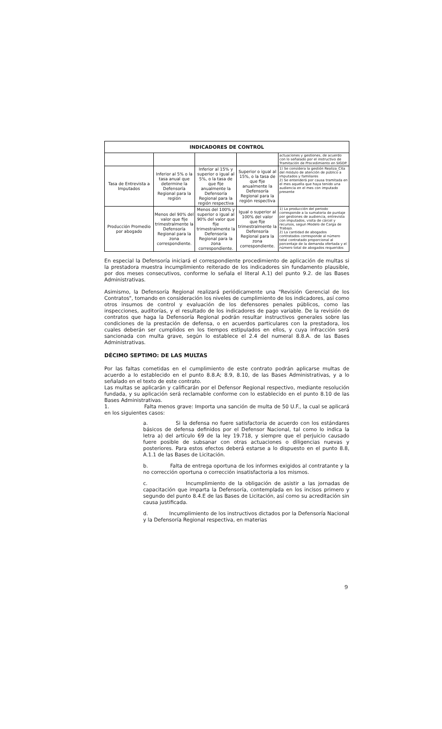| INDICADORES DE CONTROL | | | | |
| --- | --- | --- | --- | --- |
| | | | | actuaciones y gestiones, de acuerdo con lo señalado por el instructivo de Tramitación de Procedimiento en SIGDP. |
| Tasa de Entrevista a Imputados | Inferior al 5% o la tasa anual que determine la Defensoría Regional para la región | Inferior al 15% y superior o igual al 5%, o la tasa de que fije anualmente la Defensoría Regional para la región respectiva | Superior o igual al 15%, o la tasa de que fije anualmente la Defensoría Regional para la región respectiva | 1) Se considera la gestión Realiza_Cita del módulo de atención de público a imputados y familiares 2) Se entenderá por causa tramitada en el mes aquella que haya tenido una audiencia en el mes con imputado presente |
| Producción Promedio por abogado | Menos del 90% del valor que fije trimestralmente la Defensoría Regional para la zona correspondiente. | Menos del 100% y superior o igual al 90% del valor que fije trimestralmente la Defensoría Regional para la zona correspondiente. | Igual o superior al 100% del valor que fije trimestralmente la Defensoría Regional para la zona correspondiente. | 1) La producción del periodo corresponde a la sumatoria de puntaje por gestiones de audiencia, entrevista con imputados, visita de cárcel y recursos, segun Modelo de Carga de Trabajo. 2) La cantidad de abogados contratados corresponde al número total contratado proporcional al porcentaje de la demanda ofertada y el número total de abogados requeridos |
En especial la Defensoría iniciará el correspondiente procedimiento de aplicación de multas si la prestadora muestra incumplimiento reiterado de los indicadores sin fundamento plausible, por dos meses consecutivos, conforme lo señala el literal A.1) del punto 9.2. de las Bases Administrativas.
Asimismo, la Defensoría Regional realizará periódicamente una "Revisión Gerencial de los Contratos", tomando en consideración los niveles de cumplimiento de los indicadores, así como otros insumos de control y evaluación de los defensores penales públicos, como las inspecciones, auditorías, y el resultado de los indicadores de pago variable. De la revisión de contratos que haga la Defensoría Regional podrán resultar instructivos generales sobre las condiciones de la prestación de defensa, o en acuerdos particulares con la prestadora, los cuales deberán ser cumplidos en los tiempos estipulados en ellos, y cuya infracción será sancionada con multa grave, según lo establece el 2.4 del numeral 8.8.A. de las Bases Administrativas.
DÉCIMO SEPTIMO: DE LAS MULTAS
Por las faltas cometidas en el cumplimiento de este contrato podrán aplicarse multas de acuerdo a lo establecido en el punto 8.8.A; 8.9, 8.10, de las Bases Administrativas, y a lo señalado en el texto de este contrato.
Las multas se aplicarán y calificarán por el Defensor Regional respectivo, mediante resolución fundada, y su aplicación será reclamable conforme con lo establecido en el punto 8.10 de las Bases Administrativas.
1. Falta menos grave: Importa una sanción de multa de 50 U.F., la cual se aplicará en los siguientes casos:
a. Si la defensa no fuere satisfactoria de acuerdo con los estándares básicos de defensa definidos por el Defensor Nacional, tal como lo indica la letra a) del artículo 69 de la ley 19.718, y siempre que el perjuicio causado fuere posible de subsanar con otras actuaciones o diligencias nuevas y posteriores. Para estos efectos deberá estarse a lo dispuesto en el punto 8.8, A.1.1 de las Bases de Licitación.
b. Falta de entrega oportuna de los informes exigidos al contratante y la no corrección oportuna o corrección insatisfactoria a los mismos.
c. Incumplimiento de la obligación de asistir a las jornadas de capacitación que imparta la Defensoría, contemplada en los incisos primero y segundo del punto 8.4.E de las Bases de Licitación, así como su acreditación sin causa justificada.
d. Incumplimiento de los instructivos dictados por la Defensoría Nacional y la Defensoría Regional respectiva, en materias
9